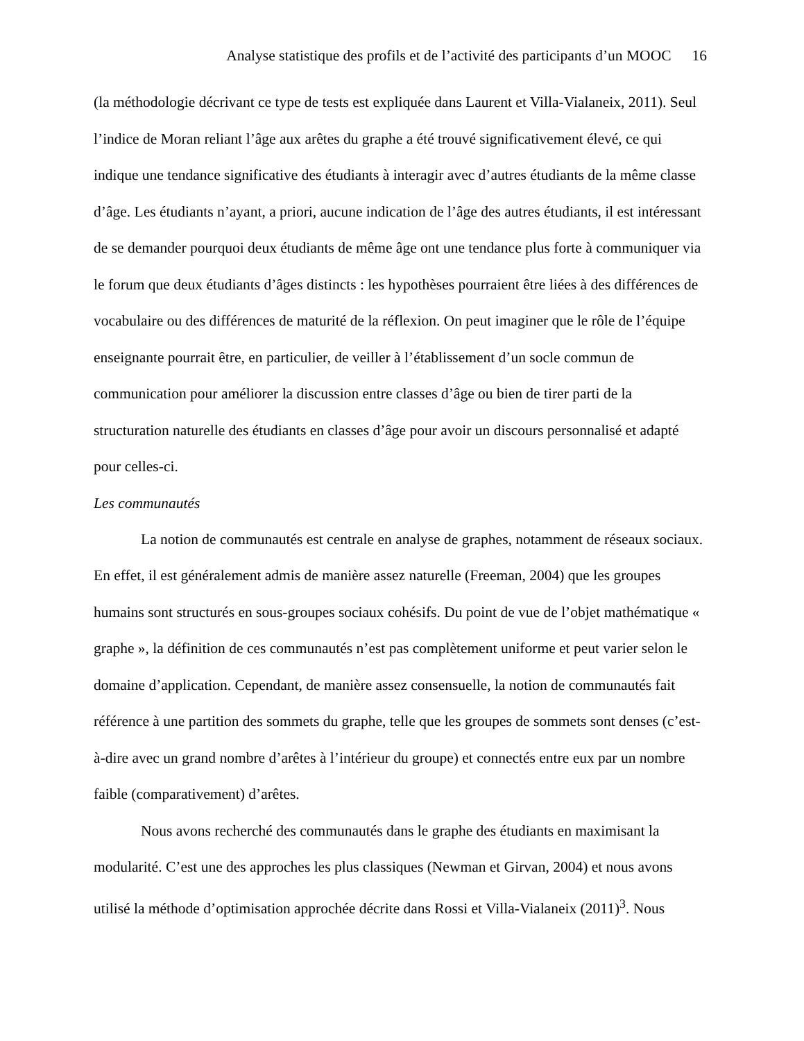Analyse statistique des profils et de l’activité des participants d’un MOOC 16
(la méthodologie décrivant ce type de tests est expliquée dans Laurent et Villa-Vialaneix, 2011). Seul l’indice de Moran reliant l’âge aux arêtes du graphe a été trouvé significativement élevé, ce qui indique une tendance significative des étudiants à interagir avec d’autres étudiants de la même classe d’âge. Les étudiants n’ayant, a priori, aucune indication de l’âge des autres étudiants, il est intéressant de se demander pourquoi deux étudiants de même âge ont une tendance plus forte à communiquer via le forum que deux étudiants d’âges distincts : les hypothèses pourraient être liées à des différences de vocabulaire ou des différences de maturité de la réflexion. On peut imaginer que le rôle de l’équipe enseignante pourrait être, en particulier, de veiller à l’établissement d’un socle commun de communication pour améliorer la discussion entre classes d’âge ou bien de tirer parti de la structuration naturelle des étudiants en classes d’âge pour avoir un discours personnalisé et adapté pour celles-ci.
Les communautés
La notion de communautés est centrale en analyse de graphes, notamment de réseaux sociaux. En effet, il est généralement admis de manière assez naturelle (Freeman, 2004) que les groupes humains sont structurés en sous-groupes sociaux cohésifs. Du point de vue de l’objet mathématique « graphe », la définition de ces communautés n’est pas complètement uniforme et peut varier selon le domaine d’application. Cependant, de manière assez consensuelle, la notion de communautés fait référence à une partition des sommets du graphe, telle que les groupes de sommets sont denses (c’est-à-dire avec un grand nombre d’arêtes à l’intérieur du groupe) et connectés entre eux par un nombre faible (comparativement) d’arêtes.
Nous avons recherché des communautés dans le graphe des étudiants en maximisant la modularité. C’est une des approches les plus classiques (Newman et Girvan, 2004) et nous avons utilisé la méthode d’optimisation approchée décrite dans Rossi et Villa-Vialaneix (2011)<sup>3</sup>. Nous